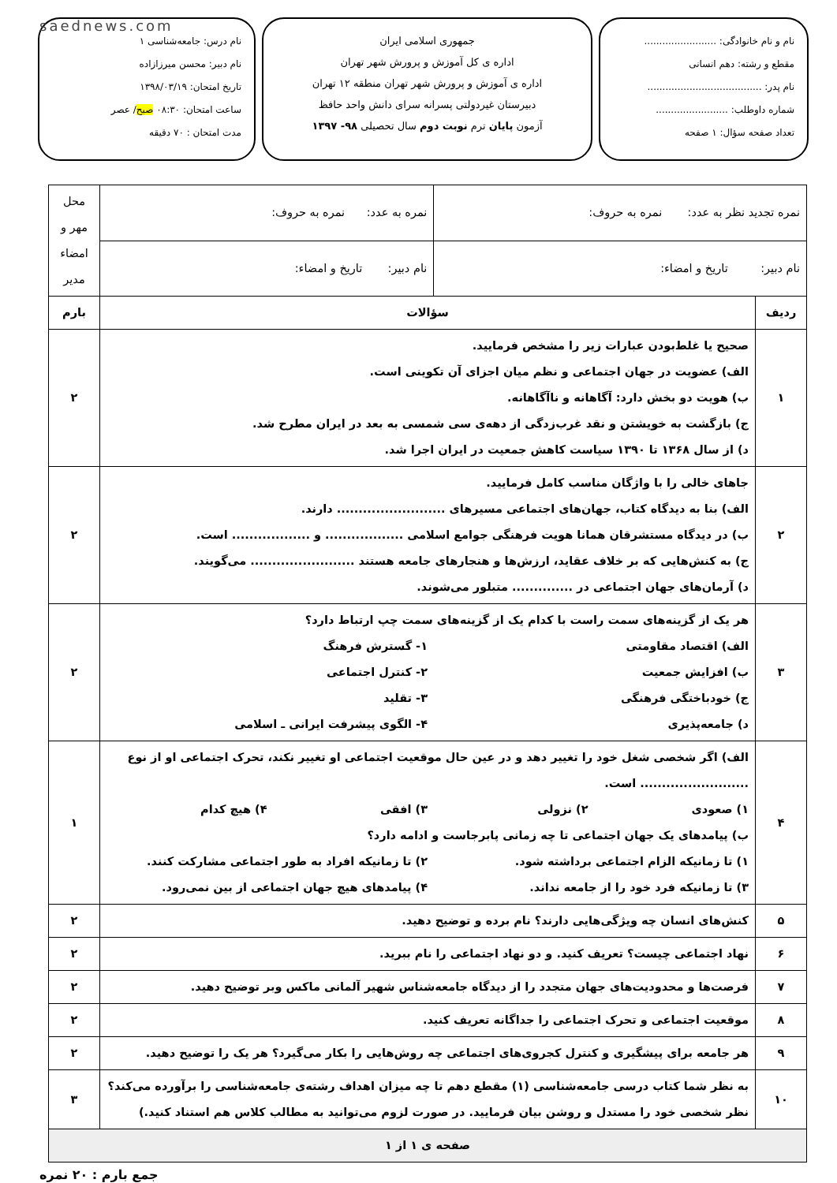saednews.com
نام و نام خانوادگی: ........................
مقطع و رشته: دهم انسانی
نام پدر: ......................................
شماره داوطلب: ........................
تعداد صفحه سؤال: ۱ صفحه
جمهوری اسلامی ایران
اداره ی کل آموزش و پرورش شهر تهران
اداره ی آموزش و پرورش شهر تهران منطقه ۱۲ تهران
دبیرستان غیردولتی پسرانه سرای دانش واحد حافظ
آزمون پایان ترم نوبت دوم سال تحصیلی ۹۸- ۱۳۹۷
نام درس: جامعه‌شناسی ۱
نام دبیر: محسن میرزازاده
تاریخ امتحان: ۱۳۹۸/۰۳/۱۹
ساعت امتحان: ۰۸:۳۰ صبح/ عصر
مدت امتحان : ۷۰ دقیقه
| نمره تجدید نظر به عدد: نمره به حروف: | | نمره به عدد: نمره به حروف: | محل مهر و امضاء مدیر |
| نام دبیر: تاریخ و امضاء: | | نام دبیر: تاریخ و امضاء: | |
| ردیف | سؤالات | | بارم |
| ۱ | صحیح یا غلط‌بودن عبارات زیر را مشخص فرمایید. الف) عضویت در جهان اجتماعی و نظم میان اجزای آن تکوینی است. ب) هویت دو بخش دارد: آگاهانه و ناآگاهانه. ج) بازگشت به خویشتن و نقد غرب‌زدگی از دهه‌ی سی شمسی به بعد در ایران مطرح شد. د) از سال ۱۳۶۸ تا ۱۳۹۰ سیاست کاهش جمعیت در ایران اجرا شد. | | ۲ |
| ۲ | جاهای خالی را با واژگان مناسب کامل فرمایید. الف) بنا به دیدگاه کتاب، جهان‌های اجتماعی مسیرهای ......................... دارند. ب) در دیدگاه مستشرقان همانا هویت فرهنگی جوامع اسلامی .................. و .................. است. ج) به کنش‌هایی که بر خلاف عقاید، ارزش‌ها و هنجارهای جامعه هستند ........................ می‌گویند. د) آرمان‌های جهان اجتماعی در .............. متبلور می‌شوند. | | ۲ |
| ۳ | هر یک از گزینه‌های سمت راست با کدام یک از گزینه‌های سمت چپ ارتباط دارد؟ الف) اقتصاد مقاومتی ۱- گسترش فرهنگ ب) افزایش جمعیت ۲- کنترل اجتماعی ج) خودباختگی فرهنگی ۳- تقلید د) جامعه‌پذیری ۴- الگوی پیشرفت ایرانی ـ اسلامی | | ۲ |
| ۴ | الف) اگر شخصی شغل خود را تغییر دهد و در عین حال موقعیت اجتماعی او تغییر نکند، تحرک اجتماعی او از نوع ......................... است. ۱) صعودی ۲) نزولی ۳) افقی ۴) هیچ کدام ب) پیامدهای یک جهان اجتماعی تا چه زمانی پابرجاست و ادامه دارد؟ ۱) تا زمانیکه الزام اجتماعی برداشته شود. ۲) تا زمانیکه افراد به طور اجتماعی مشارکت کنند. ۳) تا زمانیکه فرد خود را از جامعه نداند. ۴) پیامدهای هیچ جهان اجتماعی از بین نمی‌رود. | | ۱ |
| ۵ | کنش‌های انسان چه ویژگی‌هایی دارند؟ نام برده و توضیح دهید. | | ۲ |
| ۶ | نهاد اجتماعی چیست؟ تعریف کنید. و دو نهاد اجتماعی را نام ببرید. | | ۲ |
| ۷ | فرصت‌ها و محدودیت‌های جهان متجدد را از دیدگاه جامعه‌شناس شهیر آلمانی ماکس وبر توضیح دهید. | | ۲ |
| ۸ | موقعیت اجتماعی و تحرک اجتماعی را جداگانه تعریف کنید. | | ۲ |
| ۹ | هر جامعه برای پیشگیری و کنترل کجروی‌های اجتماعی چه روش‌هایی را بکار می‌گیرد؟ هر یک را توضیح دهید. | | ۲ |
| ۱۰ | به نظر شما کتاب درسی جامعه‌شناسی (۱) مقطع دهم تا چه میزان اهداف رشته‌ی جامعه‌شناسی را برآورده می‌کند؟ نظر شخصی خود را مستدل و روشن بیان فرمایید. در صورت لزوم می‌توانید به مطالب کلاس هم استناد کنید.) | | ۳ |
| صفحه ی ۱ از ۱ | | | |
جمع بارم : ۲۰ نمره